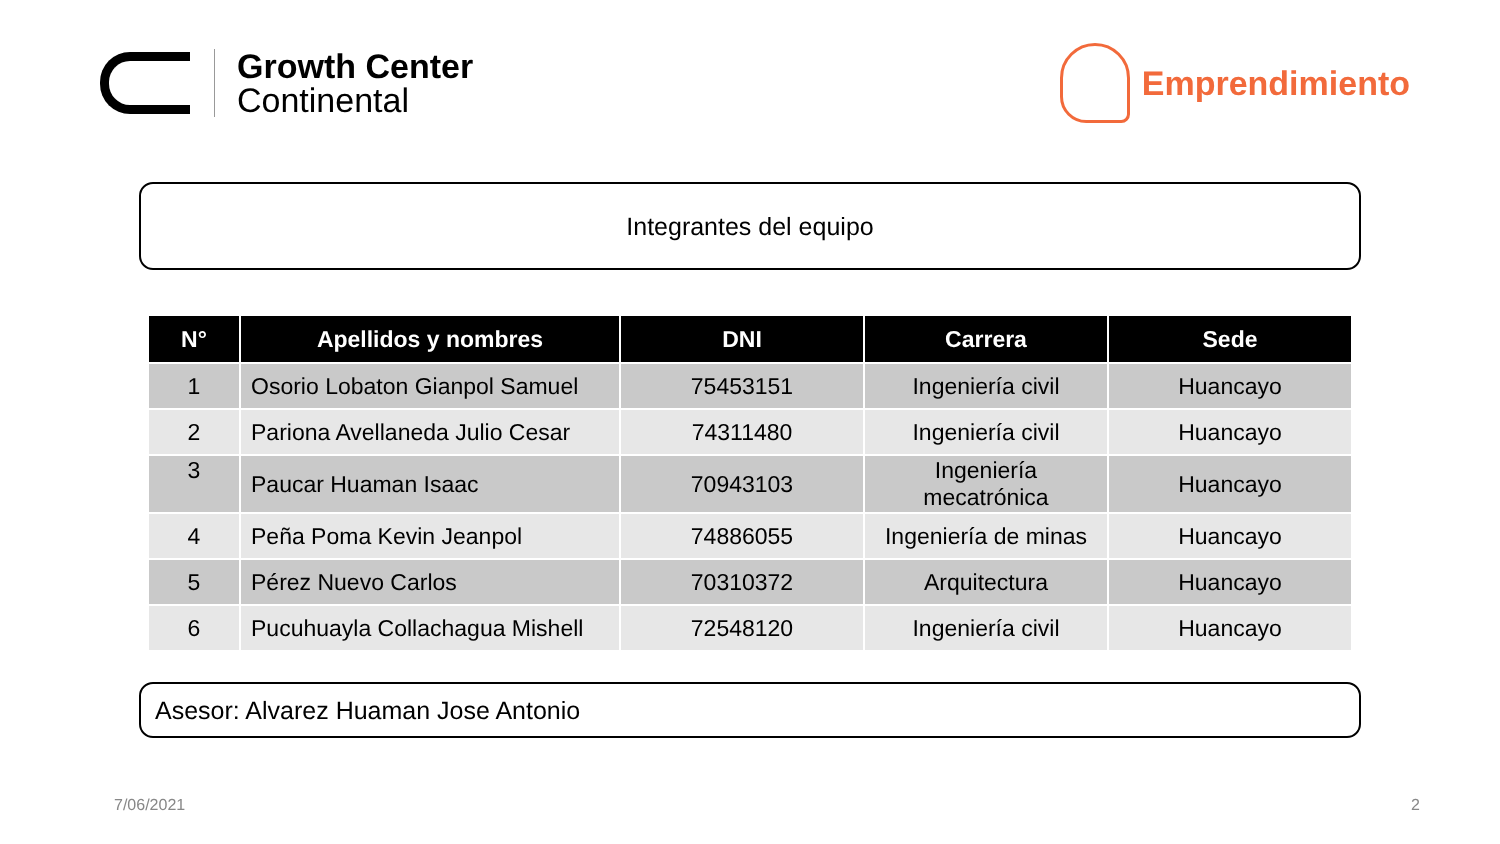Growth Center
Continental
Emprendimiento
Integrantes del equipo
| N° | Apellidos y nombres | DNI | Carrera | Sede |
| --- | --- | --- | --- | --- |
| 1 | Osorio Lobaton Gianpol Samuel | 75453151 | Ingeniería civil | Huancayo |
| 2 | Pariona Avellaneda Julio Cesar | 74311480 | Ingeniería civil | Huancayo |
| 3 | Paucar Huaman Isaac | 70943103 | Ingeniería mecatrónica | Huancayo |
| 4 | Peña Poma Kevin Jeanpol | 74886055 | Ingeniería de minas | Huancayo |
| 5 | Pérez Nuevo Carlos | 70310372 | Arquitectura | Huancayo |
| 6 | Pucuhuayla Collachagua Mishell | 72548120 | Ingeniería civil | Huancayo |
Asesor: Alvarez Huaman Jose Antonio
7/06/2021 2